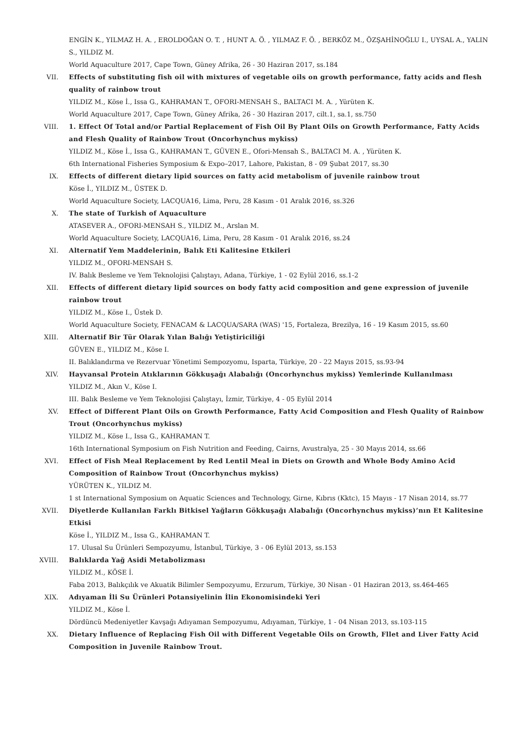ENGİN K., YILMAZ H. A. , EROLDOĞAN O. T. , HUNT A. Ö. , YILMAZ F. Ö. , BERKÖZ M., ÖZŞAHİNOĞLU I., UYSAL A., YALIN S., YILDIZ M.
World Aquaculture 2017, Cape Town, Güney Afrika, 26 - 30 Haziran 2017, ss.184
VII. Effects of substituting fish oil with mixtures of vegetable oils on growth performance, fatty acids and flesh quality of rainbow trout
YILDIZ M., Köse İ., Issa G., KAHRAMAN T., OFORI-MENSAH S., BALTACI M. A. , Yürüten K.
World Aquaculture 2017, Cape Town, Güney Afrika, 26 - 30 Haziran 2017, cilt.1, sa.1, ss.750
VIII. 1. Effect Of Total and/or Partial Replacement of Fish Oil By Plant Oils on Growth Performance, Fatty Acids and Flesh Quality of Rainbow Trout (Oncorhynchus mykiss)
YILDIZ M., Köse İ., Issa G., KAHRAMAN T., GÜVEN E., Ofori-Mensah S., BALTACI M. A. , Yürüten K.
6th International Fisheries Symposium & Expo–2017, Lahore, Pakistan, 8 - 09 Şubat 2017, ss.30
IX. Effects of different dietary lipid sources on fatty acid metabolism of juvenile rainbow trout
Köse İ., YILDIZ M., ÜSTEK D.
World Aquaculture Society, LACQUA16, Lima, Peru, 28 Kasım - 01 Aralık 2016, ss.326
X. The state of Turkish of Aquaculture
ATASEVER A., OFORI-MENSAH S., YILDIZ M., Arslan M.
World Aquaculture Society, LACQUA16, Lima, Peru, 28 Kasım - 01 Aralık 2016, ss.24
XI. Alternatif Yem Maddelerinin, Balık Eti Kalitesine Etkileri
YILDIZ M., OFORI-MENSAH S.
IV. Balık Besleme ve Yem Teknolojisi Çalıştayı, Adana, Türkiye, 1 - 02 Eylül 2016, ss.1-2
XII. Effects of different dietary lipid sources on body fatty acid composition and gene expression of juvenile rainbow trout
YILDIZ M., Köse I., Üstek D.
World Aquaculture Society, FENACAM & LACQUA/SARA (WAS) '15, Fortaleza, Brezilya, 16 - 19 Kasım 2015, ss.60
XIII. Alternatif Bir Tür Olarak Yılan Balığı Yetiştiriciliği
GÜVEN E., YILDIZ M., Köse I.
II. Balıklandırma ve Rezervuar Yönetimi Sempozyomu, Isparta, Türkiye, 20 - 22 Mayıs 2015, ss.93-94
XIV. Hayvansal Protein Atıklarının Gökkuşağı Alabalığı (Oncorhynchus mykiss) Yemlerinde Kullanılması
YILDIZ M., Akın V., Köse I.
III. Balık Besleme ve Yem Teknolojisi Çalıştayı, İzmir, Türkiye, 4 - 05 Eylül 2014
XV. Effect of Different Plant Oils on Growth Performance, Fatty Acid Composition and Flesh Quality of Rainbow Trout (Oncorhynchus mykiss)
YILDIZ M., Köse I., Issa G., KAHRAMAN T.
16th International Symposium on Fish Nutrition and Feeding, Cairns, Avustralya, 25 - 30 Mayıs 2014, ss.66
XVI. Effect of Fish Meal Replacement by Red Lentil Meal in Diets on Growth and Whole Body Amino Acid Composition of Rainbow Trout (Oncorhynchus mykiss)
YÜRÜTEN K., YILDIZ M.
1 st International Symposium on Aquatic Sciences and Technology, Girne, Kıbrıs (Kktc), 15 Mayıs - 17 Nisan 2014, ss.77
XVII. Diyetlerde Kullanılan Farklı Bitkisel Yağların Gökkuşağı Alabalığı (Oncorhynchus mykiss)’nın Et Kalitesine Etkisi
Köse İ., YILDIZ M., Issa G., KAHRAMAN T.
17. Ulusal Su Ürünleri Sempozyumu, İstanbul, Türkiye, 3 - 06 Eylül 2013, ss.153
XVIII. Balıklarda Yağ Asidi Metabolizması
YILDIZ M., KÖSE İ.
Faba 2013, Balıkçılık ve Akuatik Bilimler Sempozyumu, Erzurum, Türkiye, 30 Nisan - 01 Haziran 2013, ss.464-465
XIX. Adıyaman İli Su Ürünleri Potansiyelinin İlin Ekonomisindeki Yeri
YILDIZ M., Köse İ.
Dördüncü Medeniyetler Kavşağı Adıyaman Sempozyumu, Adıyaman, Türkiye, 1 - 04 Nisan 2013, ss.103-115
XX. Dietary Influence of Replacing Fish Oil with Different Vegetable Oils on Growth, Fllet and Liver Fatty Acid Composition in Juvenile Rainbow Trout.